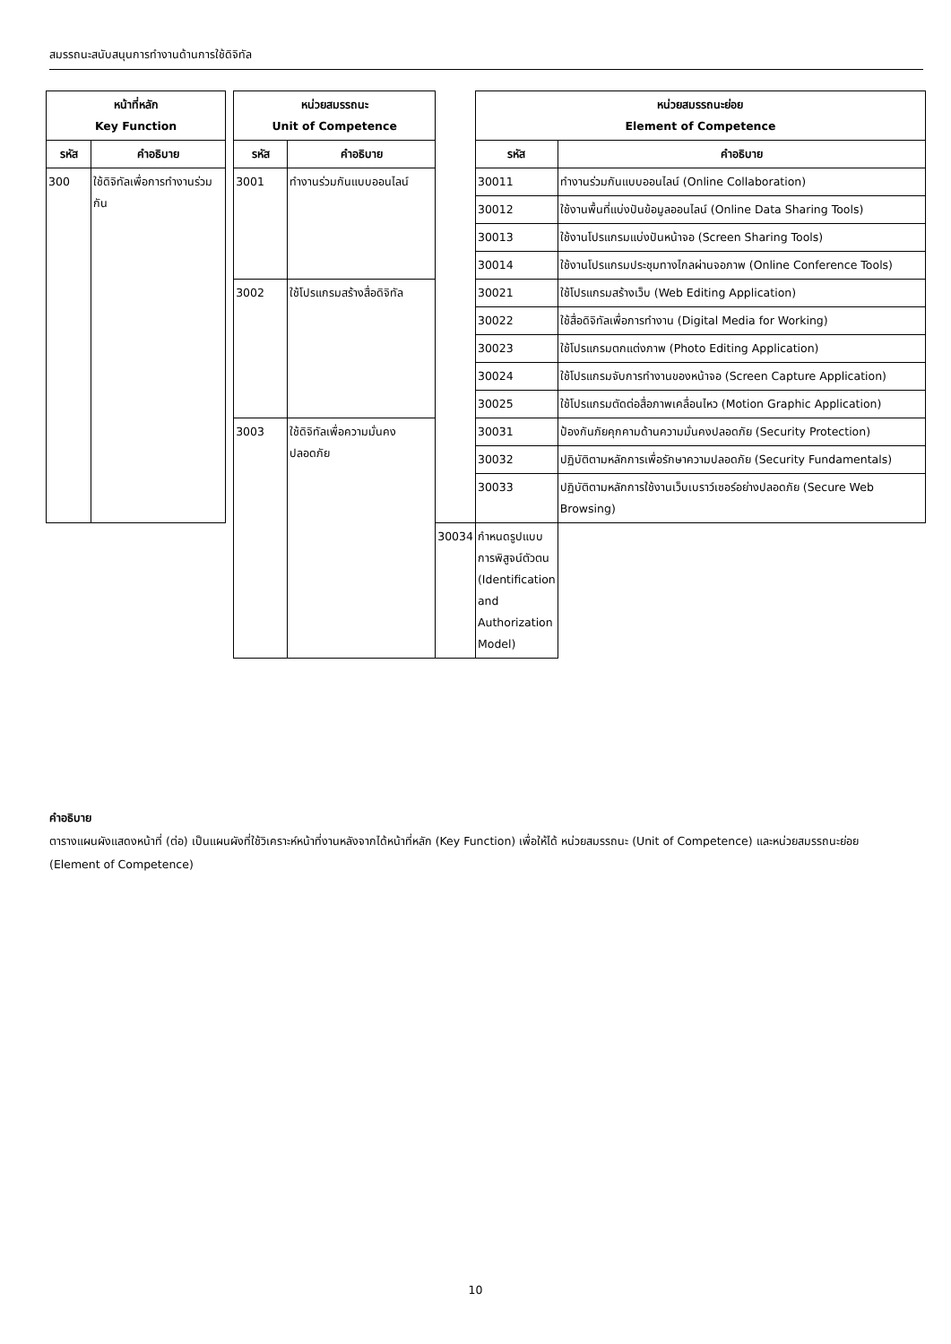สมรรถนะสนับสนุนการทำงานด้านการใช้ดิจิทัล
| หน้าที่หลัก Key Function | | | หน่วยสมรรถนะ Unit of Competence | | | หน่วยสมรรถนะย่อย Element of Competence | |
| รหัส | คำอธิบาย | | รหัส | คำอธิบาย | | รหัส | คำอธิบาย |
| 300 | ใช้ดิจิทัลเพื่อการทำงานร่วมกัน | | 3001 | ทำงานร่วมกันแบบออนไลน์ | | 30011 | ทำงานร่วมกันแบบออนไลน์ (Online Collaboration) |
| | | | | | | 30012 | ใช้งานพื้นที่แบ่งปันข้อมูลออนไลน์ (Online Data Sharing Tools) |
| | | | | | | 30013 | ใช้งานโปรแกรมแบ่งปันหน้าจอ (Screen Sharing Tools) |
| | | | | | | 30014 | ใช้งานโปรแกรมประชุมทางไกลผ่านจอภาพ (Online Conference Tools) |
| | | | 3002 | ใช้โปรแกรมสร้างสื่อดิจิทัล | | 30021 | ใช้โปรแกรมสร้างเว็บ (Web Editing Application) |
| | | | | | | 30022 | ใช้สื่อดิจิทัลเพื่อการทำงาน (Digital Media for Working) |
| | | | | | | 30023 | ใช้โปรแกรมตกแต่งภาพ (Photo Editing Application) |
| | | | | | | 30024 | ใช้โปรแกรมจับการทำงานของหน้าจอ (Screen Capture Application) |
| | | | | | | 30025 | ใช้โปรแกรมตัดต่อสื่อภาพเคลื่อนไหว (Motion Graphic Application) |
| | | | 3003 | ใช้ดิจิทัลเพื่อความมั่นคงปลอดภัย | | 30031 | ป้องกันภัยคุกคามด้านความมั่นคงปลอดภัย (Security Protection) |
| | | | | | | 30032 | ปฏิบัติตามหลักการเพื่อรักษาความปลอดภัย (Security Fundamentals) |
| | | | | | | 30033 | ปฏิบัติตามหลักการใช้งานเว็บเบราว์เซอร์อย่างปลอดภัย (Secure Web Browsing) |
| | | | | | 30034 | กำหนดรูปแบบการพิสูจน์ตัวตน (Identification and Authorization Model) | |
คำอธิบาย
ตารางแผนผังแสดงหน้าที่ (ต่อ) เป็นแผนผังที่ใช้วิเคราะห์หน้าที่งานหลังจากได้หน้าที่หลัก (Key Function) เพื่อให้ได้ หน่วยสมรรถนะ (Unit of Competence) และหน่วยสมรรถนะย่อย (Element of Competence)
10